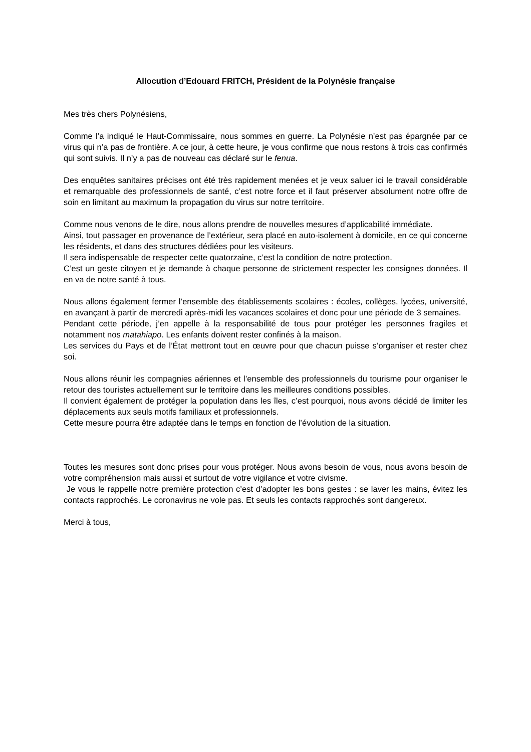Allocution d’Edouard FRITCH, Président de la Polynésie française
Mes très chers Polynésiens,
Comme l’a indiqué le Haut-Commissaire, nous sommes en guerre. La Polynésie n’est pas épargnée par ce virus qui n’a pas de frontière. A ce jour, à cette heure, je vous confirme que nous restons à trois cas confirmés qui sont suivis. Il n’y a pas de nouveau cas déclaré sur le fenua.
Des enquêtes sanitaires précises ont été très rapidement menées et je veux saluer ici le travail considérable et remarquable des professionnels de santé, c’est notre force et il faut préserver absolument notre offre de soin en limitant au maximum la propagation du virus sur notre territoire.
Comme nous venons de le dire, nous allons prendre de nouvelles mesures d’applicabilité immédiate.
Ainsi, tout passager en provenance de l’extérieur, sera placé en auto-isolement à domicile, en ce qui concerne les résidents, et dans des structures dédiées pour les visiteurs.
Il sera indispensable de respecter cette quatorzaine, c’est la condition de notre protection.
C’est un geste citoyen et je demande à chaque personne de strictement respecter les consignes données. Il en va de notre santé à tous.
Nous allons également fermer l’ensemble des établissements scolaires : écoles, collèges, lycées, université, en avançant à partir de mercredi après-midi les vacances scolaires et donc pour une période de 3 semaines.
Pendant cette période, j’en appelle à la responsabilité de tous pour protéger les personnes fragiles et notamment nos matahiapo. Les enfants doivent rester confinés à la maison.
Les services du Pays et de l’État mettront tout en œuvre pour que chacun puisse s’organiser et rester chez soi.
Nous allons réunir les compagnies aériennes et l’ensemble des professionnels du tourisme pour organiser le retour des touristes actuellement sur le territoire dans les meilleures conditions possibles.
Il convient également de protéger la population dans les îles, c’est pourquoi, nous avons décidé de limiter les déplacements aux seuls motifs familiaux et professionnels.
Cette mesure pourra être adaptée dans le temps en fonction de l’évolution de la situation.
Toutes les mesures sont donc prises pour vous protéger. Nous avons besoin de vous, nous avons besoin de votre compréhension mais aussi et surtout de votre vigilance et votre civisme.
Je vous le rappelle notre première protection c’est d’adopter les bons gestes : se laver les mains, évitez les contacts rapprochés. Le coronavirus ne vole pas. Et seuls les contacts rapprochés sont dangereux.
Merci à tous,